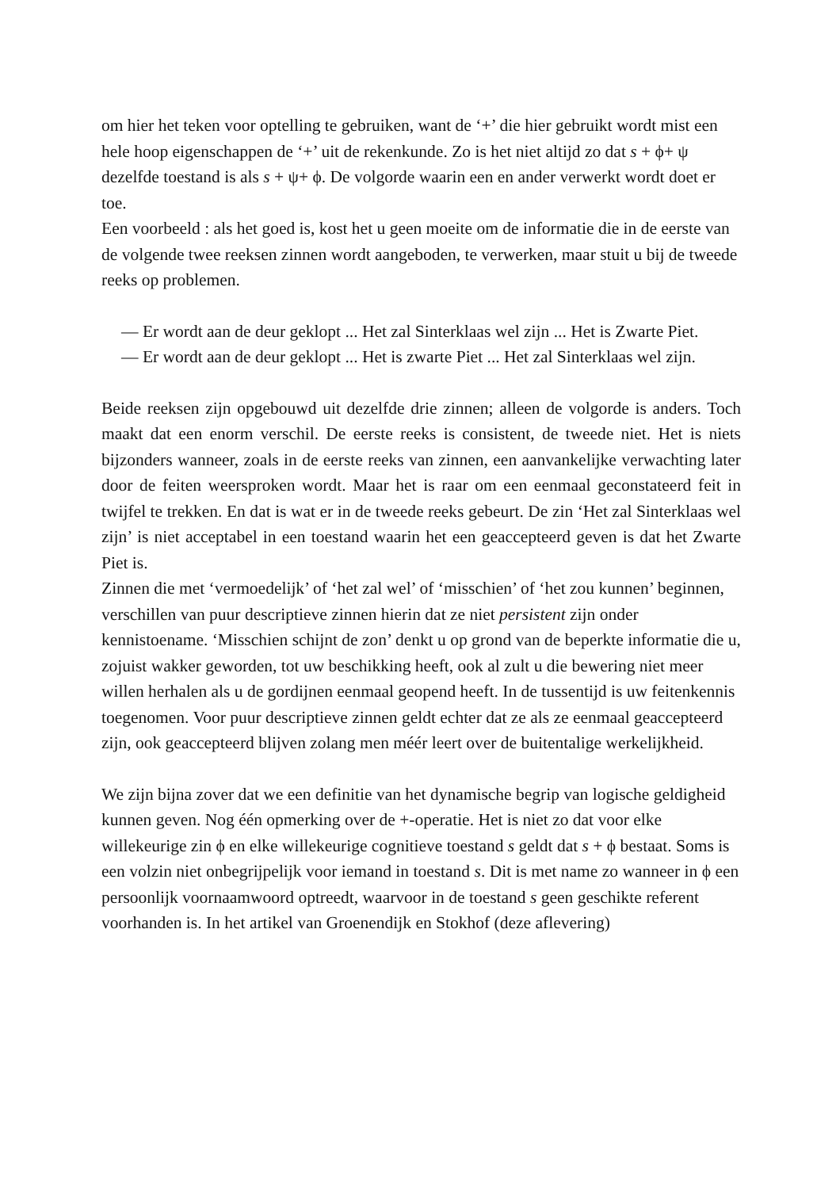om hier het teken voor optelling te gebruiken, want de ‘+’ die hier gebruikt wordt mist een hele hoop eigenschappen de ‘+’ uit de rekenkunde. Zo is het niet altijd zo dat s + ϕ+ ψ dezelfde toestand is als s + ψ+ ϕ. De volgorde waarin een en ander verwerkt wordt doet er toe.
Een voorbeeld : als het goed is, kost het u geen moeite om de informatie die in de eerste van de volgende twee reeksen zinnen wordt aangeboden, te verwerken, maar stuit u bij de tweede reeks op problemen.
— Er wordt aan de deur geklopt ... Het zal Sinterklaas wel zijn ... Het is Zwarte Piet.
— Er wordt aan de deur geklopt ... Het is zwarte Piet ... Het zal Sinterklaas wel zijn.
Beide reeksen zijn opgebouwd uit dezelfde drie zinnen; alleen de volgorde is anders. Toch maakt dat een enorm verschil. De eerste reeks is consistent, de tweede niet. Het is niets bijzonders wanneer, zoals in de eerste reeks van zinnen, een aanvankelijke verwachting later door de feiten weersproken wordt. Maar het is raar om een eenmaal geconstateerd feit in twijfel te trekken. En dat is wat er in de tweede reeks gebeurt. De zin ‘Het zal Sinterklaas wel zijn’ is niet acceptabel in een toestand waarin het een geaccepteerd geven is dat het Zwarte Piet is.
Zinnen die met ‘vermoedelijk’ of ‘het zal wel’ of ‘misschien’ of ‘het zou kunnen’ beginnen, verschillen van puur descriptieve zinnen hierin dat ze niet persistent zijn onder kennistoename. ‘Misschien schijnt de zon’ denkt u op grond van de beperkte informatie die u, zojuist wakker geworden, tot uw beschikking heeft, ook al zult u die bewering niet meer willen herhalen als u de gordijnen eenmaal geopend heeft. In de tussentijd is uw feitenkennis toegenomen. Voor puur descriptieve zinnen geldt echter dat ze als ze eenmaal geaccepteerd zijn, ook geaccepteerd blijven zolang men méér leert over de buitentalige werkelijkheid.
We zijn bijna zover dat we een definitie van het dynamische begrip van logische geldigheid kunnen geven. Nog één opmerking over de +-operatie. Het is niet zo dat voor elke willekeurige zin ϕ en elke willekeurige cognitieve toestand s geldt dat s + ϕ bestaat. Soms is een volzin niet onbegrijpelijk voor iemand in toestand s. Dit is met name zo wanneer in ϕ een persoonlijk voornaamwoord optreedt, waarvoor in de toestand s geen geschikte referent voorhanden is. In het artikel van Groenendijk en Stokhof (deze aflevering)